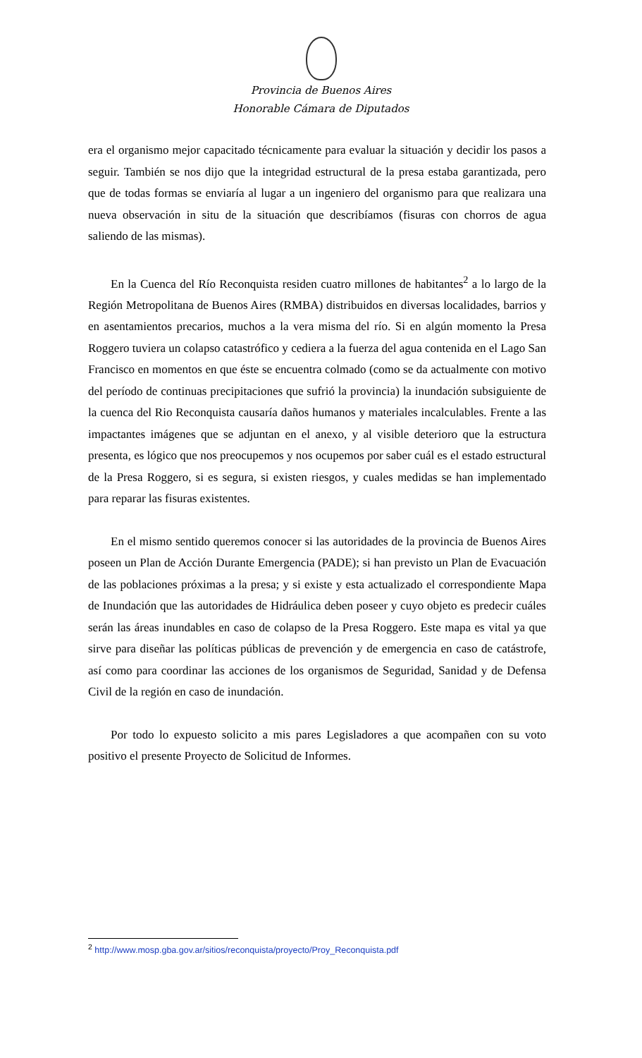Provincia de Buenos Aires
Honorable Cámara de Diputados
era el organismo mejor capacitado técnicamente para evaluar la situación y decidir los pasos a seguir. También se nos dijo que la integridad estructural de la presa estaba garantizada, pero que de todas formas se enviaría al lugar a un ingeniero del organismo para que realizara una nueva observación in situ de la situación que describíamos (fisuras con chorros de agua saliendo de las mismas).
En la Cuenca del Río Reconquista residen cuatro millones de habitantes<sup>2</sup> a lo largo de la Región Metropolitana de Buenos Aires (RMBA) distribuidos en diversas localidades, barrios y en asentamientos precarios, muchos a la vera misma del río. Si en algún momento la Presa Roggero tuviera un colapso catastrófico y cediera a la fuerza del agua contenida en el Lago San Francisco en momentos en que éste se encuentra colmado (como se da actualmente con motivo del período de continuas precipitaciones que sufrió la provincia) la inundación subsiguiente de la cuenca del Rio Reconquista causaría daños humanos y materiales incalculables. Frente a las impactantes imágenes que se adjuntan en el anexo, y al visible deterioro que la estructura presenta, es lógico que nos preocupemos y nos ocupemos por saber cuál es el estado estructural de la Presa Roggero, si es segura, si existen riesgos, y cuales medidas se han implementado para reparar las fisuras existentes.
En el mismo sentido queremos conocer si las autoridades de la provincia de Buenos Aires poseen un Plan de Acción Durante Emergencia (PADE); si han previsto un Plan de Evacuación de las poblaciones próximas a la presa; y si existe y esta actualizado el correspondiente Mapa de Inundación que las autoridades de Hidráulica deben poseer y cuyo objeto es predecir cuáles serán las áreas inundables en caso de colapso de la Presa Roggero. Este mapa es vital ya que sirve para diseñar las políticas públicas de prevención y de emergencia en caso de catástrofe, así como para coordinar las acciones de los organismos de Seguridad, Sanidad y de Defensa Civil de la región en caso de inundación.
Por todo lo expuesto solicito a mis pares Legisladores a que acompañen con su voto positivo el presente Proyecto de Solicitud de Informes.
<sup>2</sup> http://www.mosp.gba.gov.ar/sitios/reconquista/proyecto/Proy_Reconquista.pdf